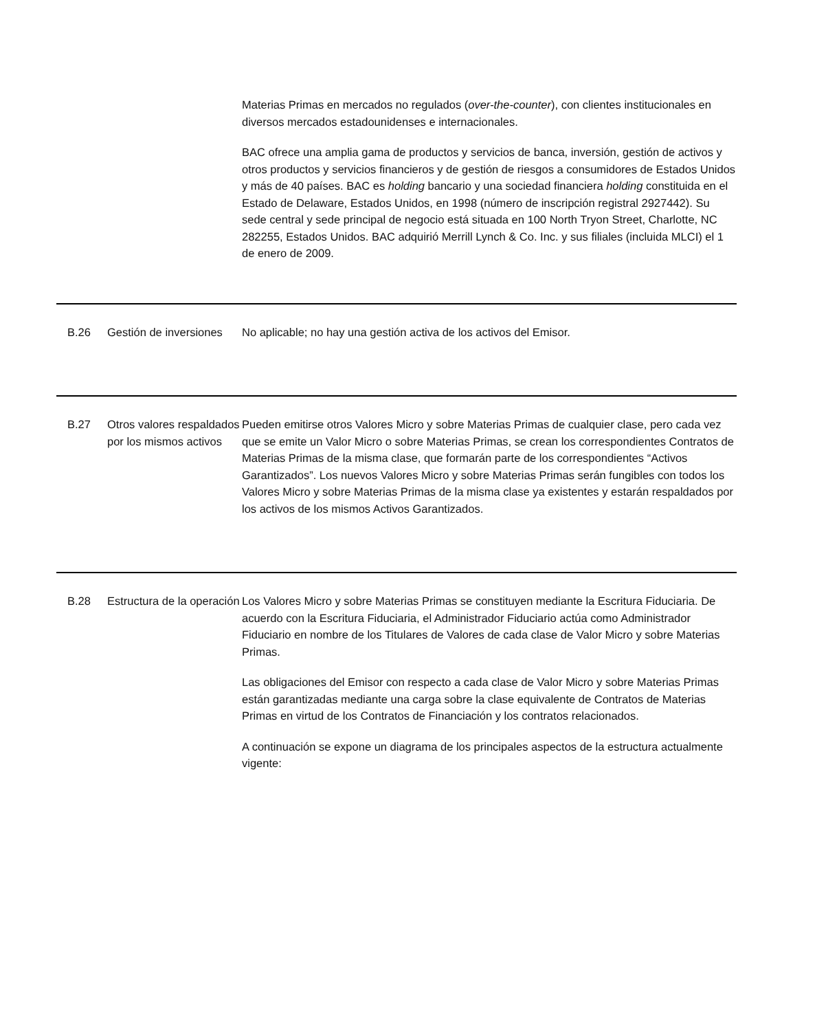Materias Primas en mercados no regulados (over-the-counter), con clientes institucionales en diversos mercados estadounidenses e internacionales.
BAC ofrece una amplia gama de productos y servicios de banca, inversión, gestión de activos y otros productos y servicios financieros y de gestión de riesgos a consumidores de Estados Unidos y más de 40 países. BAC es holding bancario y una sociedad financiera holding constituida en el Estado de Delaware, Estados Unidos, en 1998 (número de inscripción registral 2927442). Su sede central y sede principal de negocio está situada en 100 North Tryon Street, Charlotte, NC 282255, Estados Unidos. BAC adquirió Merrill Lynch & Co. Inc. y sus filiales (incluida MLCI) el 1 de enero de 2009.
| B.26 | Gestión de inversiones | No aplicable; no hay una gestión activa de los activos del Emisor. |
| B.27 | Otros valores respaldados por los mismos activos | Pueden emitirse otros Valores Micro y sobre Materias Primas de cualquier clase, pero cada vez que se emite un Valor Micro o sobre Materias Primas, se crean los correspondientes Contratos de Materias Primas de la misma clase, que formarán parte de los correspondientes “Activos Garantizados”. Los nuevos Valores Micro y sobre Materias Primas serán fungibles con todos los Valores Micro y sobre Materias Primas de la misma clase ya existentes y estarán respaldados por los activos de los mismos Activos Garantizados. |
| B.28 | Estructura de la operación | Los Valores Micro y sobre Materias Primas se constituyen mediante la Escritura Fiduciaria. De acuerdo con la Escritura Fiduciaria, el Administrador Fiduciario actúa como Administrador Fiduciario en nombre de los Titulares de Valores de cada clase de Valor Micro y sobre Materias Primas. Las obligaciones del Emisor con respecto a cada clase de Valor Micro y sobre Materias Primas están garantizadas mediante una carga sobre la clase equivalente de Contratos de Materias Primas en virtud de los Contratos de Financiación y los contratos relacionados. A continuación se expone un diagrama de los principales aspectos de la estructura actualmente vigente: |